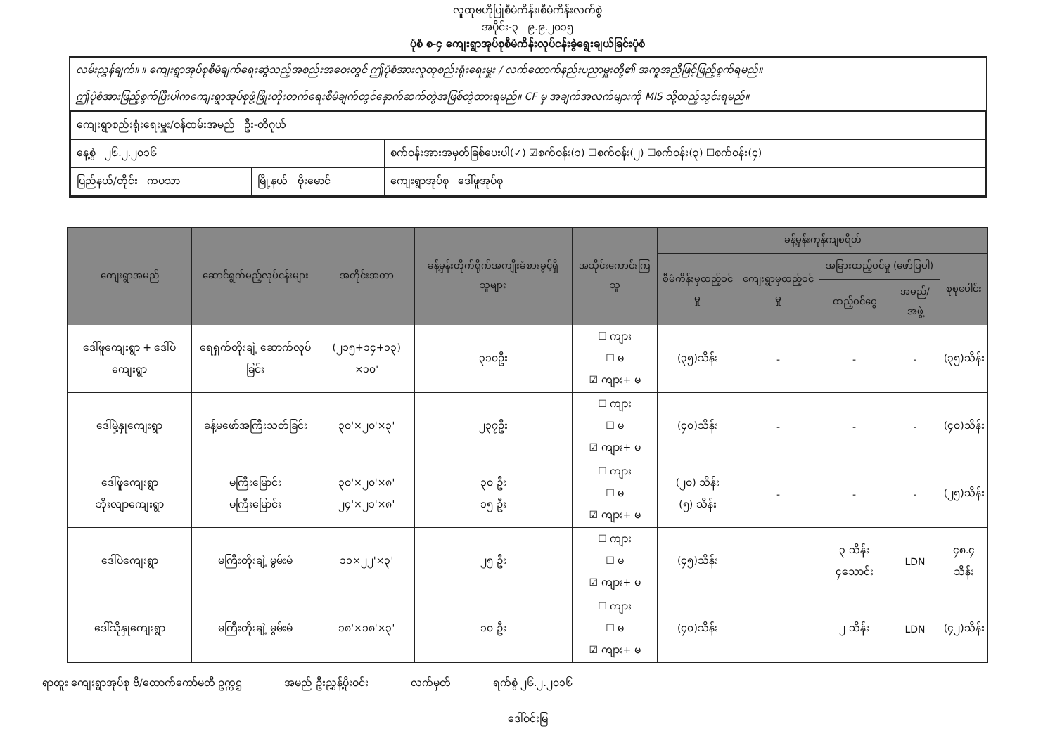လူထုဗဟိုပြုစီမံကိန်း၊စီမံကိန်းလက်စွဲ
အပိုင်း-၃ ၉.၉.၂၀၁၅
ပုံစံ စ-၄ ကျေးရွာအုပ်စုစီမံကိန်းလုပ်ငန်းခွဲရွေးချယ်ခြင်းပုံစံ
လမ်းညွှန်ချက်။ ။ ကျေးရွာအုပ်စုစီမံချက်ရေးဆွဲသည့်အစည်းအဝေးတွင် ဤပုံစံအားလူထုစည်းရုံးရေးမှူး / လက်ထောက်နည်းပညာမှူးတို့၏ အကူအညီဖြင့်ဖြည့်စွက်ရမည်။
ဤပုံစံအားဖြည့်စွက်ပြီးပါကကျေးရွာအုပ်စုဖွံ့ဖြိုးတိုးတက်ရေးစီမံချက်တွင်နောက်ဆက်တွဲအဖြစ်တွဲထားရမည်။ CF မှ အချက်အလက်များကို MIS သို့ထည့်သွင်းရမည်။
| ကျေးရွာစည်းရုံးရေးမှူး/ဝန်ထမ်းအမည် ဦး-တိဂုယ် | | |
| နေ့စွဲ ၂၆.၂.၂၀၁၆ | | စက်ဝန်းအားအမှတ်ခြစ်ပေးပါ(✓) ☑စက်ဝန်း(၁) ☐စက်ဝန်း(၂) ☐စက်ဝန်း(၃) ☐စက်ဝန်း(၄) |
| ပြည်နယ်/တိုင်း ကပသာ | မြို့နယ် ဗိုးမောင် | ကျေးရွာအုပ်စု ဒေါ်ဖူအုပ်စု |
| ကျေးရွာအမည် | ဆောင်ရွက်မည့်လုပ်ငန်းများ | အတိုင်းအတာ | ခန့်မှန်းတိုက်ရိုက်အကျိုးခံစားခွင့်ရှိသူများ | အသိုင်းကောင်းကြသူ | ခန့်မှန်းကုန်ကျစရိတ် | | | | |
| --- | --- | --- | --- | --- | --- | --- | --- | --- | --- |
| | | | | | စီမံကိန်းမှထည့်ဝင်မှု | ကျေးရွာမှထည့်ဝင်မှု | အခြားထည့်ဝင်မှု (ဖော်ပြပါ) | | စုစုပေါင်း |
| | | | | | | | ထည့်ဝင်ငွေ | အမည်/အဖွဲ့ | |
| ဒေါ်ဖူကျေးရွာ + ဒေါ်ပဲကျေးရွာ | ရေရှက်တိုးချဲ့ ဆောက်လုပ်ခြင်း | (၂၁၅+၁၄+၁၃) ×၁၀' | ၃၁၀ဦး | ☐ ကျား ☐ မ ☑ ကျား+ မ | (၃၅)သိန်း | - | - | - | (၃၅)သိန်း |
| ဒေါ်မှဲ့နှုကျေးရွာ | ခန့်မဖော်အကြီးသတ်ခြင်း | ၃၀'×၂၀'×၃' | ၂၃၇ဦး | ☐ ကျား ☐ မ ☑ ကျား+ မ | (၄၀)သိန်း | - | - | - | (၄၀)သိန်း |
| ဒေါ်ဖူကျေးရွာ ဘိုးလျာကျေးရွာ | မကြီးမြောင်း မကြီးမြောင်း | ၃၀'×၂၀'×၈' ၂၄'×၂၁'×၈' | ၃၀ ဦး ၁၅ ဦး | ☐ ကျား ☐ မ ☑ ကျား+ မ | (၂၀) သိန်း (၅) သိန်း | - | - | - | (၂၅)သိန်း |
| ဒေါ်ပဲကျေးရွာ | မကြီးတိုးချဲ့ မွမ်းမံ | ၁၁×၂၂'×၃' | ၂၅ ဦး | ☐ ကျား ☐ မ ☑ ကျား+ မ | (၄၅)သိန်း | | ၃ သိန်း ၄သောင်း | LDN | ၄၈.၄ သိန်း |
| ဒေါ်သိုနှုကျေးရွာ | မကြီးတိုးချဲ့ မွမ်းမံ | ၁၈'×၁၈'×၃' | ၁၀ ဦး | ☐ ကျား ☐ မ ☑ ကျား+ မ | (၄၀)သိန်း | | ၂ သိန်း | LDN | (၄၂)သိန်း |
ရာထူး ကျေးရွာအုပ်စု ဗိ/ထောက်ကော်မတီ ဥက္ကဋ္ဌ အမည် ဦးညွှန့်ပိုးဝင်း လက်မှတ် ရက်စွဲ ၂၆.၂.၂၀၁၆
ဒေါ်ဝင်းမြ